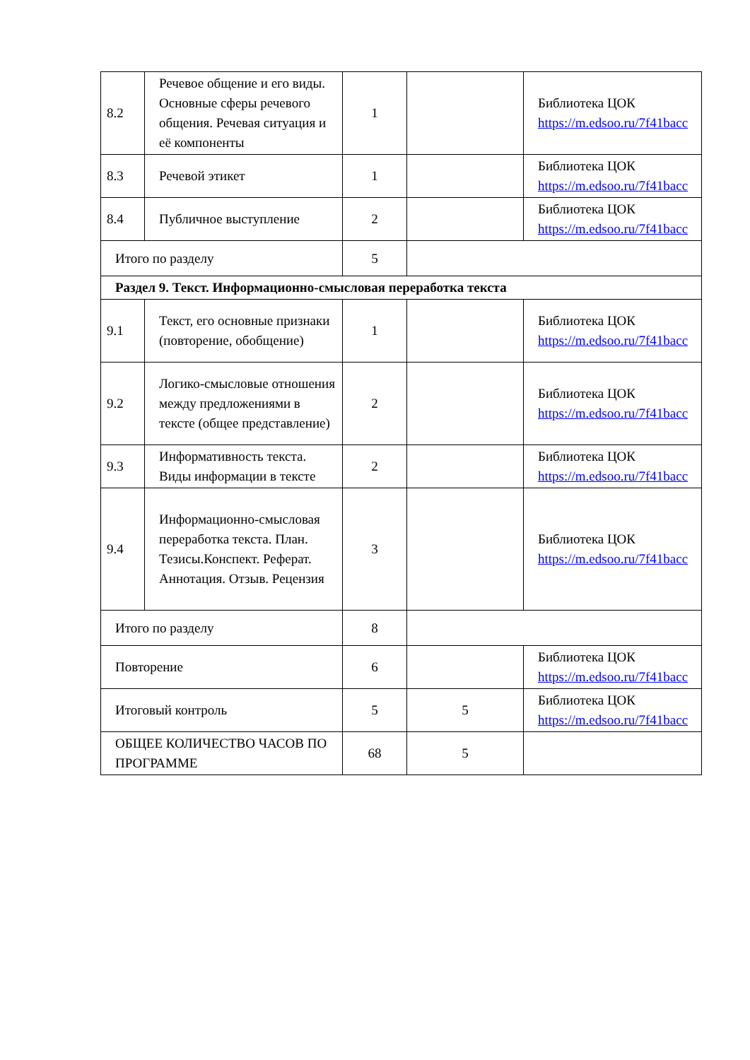| 8.2 | Речевое общение и его виды. Основные сферы речевого общения. Речевая ситуация и её компоненты | 1 | | Библиотека ЦОК https://m.edsoo.ru/7f41bacc |
| 8.3 | Речевой этикет | 1 | | Библиотека ЦОК https://m.edsoo.ru/7f41bacc |
| 8.4 | Публичное выступление | 2 | | Библиотека ЦОК https://m.edsoo.ru/7f41bacc |
| Итого по разделу | | 5 | | |
| Раздел 9. Текст. Информационно-смысловая переработка текста | | | | |
| 9.1 | Текст, его основные признаки (повторение, обобщение) | 1 | | Библиотека ЦОК https://m.edsoo.ru/7f41bacc |
| 9.2 | Логико-смысловые отношения между предложениями в тексте (общее представление) | 2 | | Библиотека ЦОК https://m.edsoo.ru/7f41bacc |
| 9.3 | Информативность текста. Виды информации в тексте | 2 | | Библиотека ЦОК https://m.edsoo.ru/7f41bacc |
| 9.4 | Информационно-смысловая переработка текста. План. Тезисы.Конспект. Реферат. Аннотация. Отзыв. Рецензия | 3 | | Библиотека ЦОК https://m.edsoo.ru/7f41bacc |
| Итого по разделу | | 8 | | |
| Повторение | | 6 | | Библиотека ЦОК https://m.edsoo.ru/7f41bacc |
| Итоговый контроль | | 5 | 5 | Библиотека ЦОК https://m.edsoo.ru/7f41bacc |
| ОБЩЕЕ КОЛИЧЕСТВО ЧАСОВ ПО ПРОГРАММЕ | | 68 | 5 | |